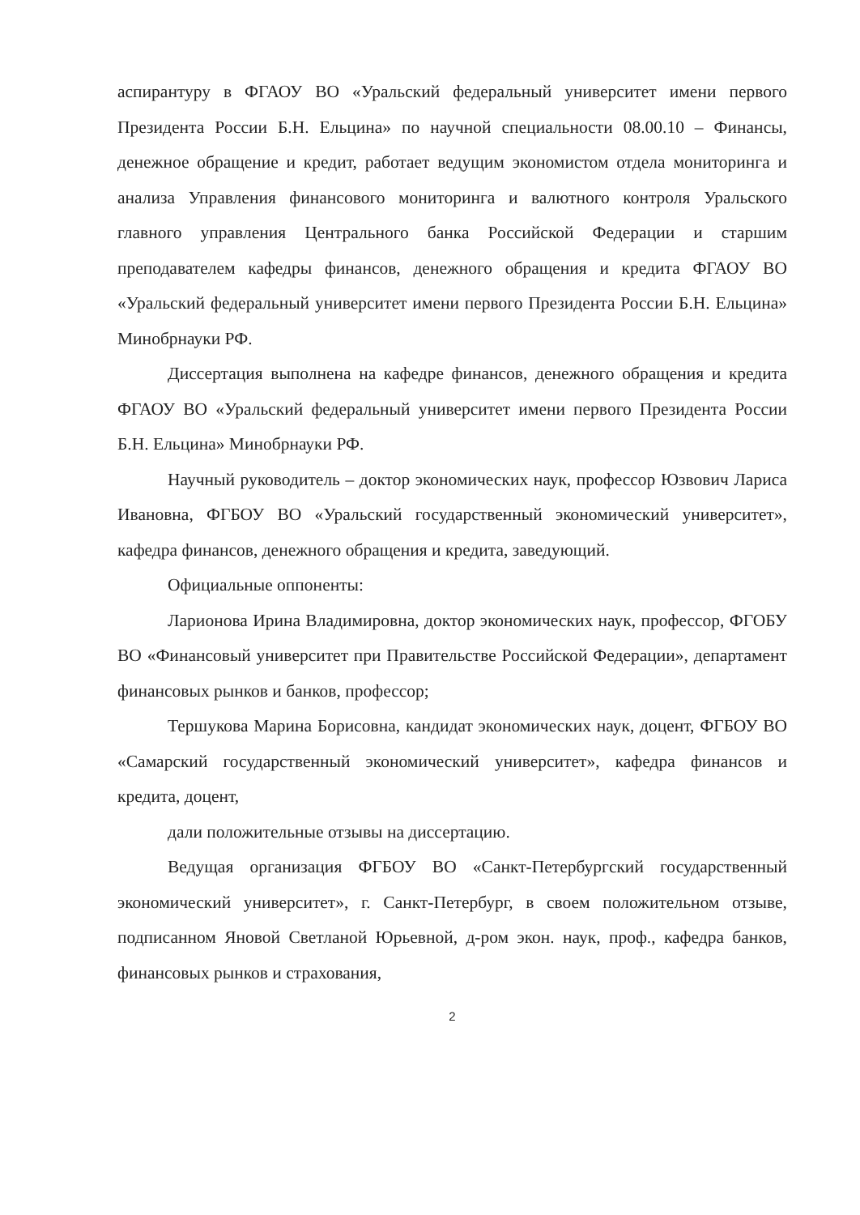аспирантуру в ФГАОУ ВО «Уральский федеральный университет имени первого Президента России Б.Н. Ельцина» по научной специальности 08.00.10 – Финансы, денежное обращение и кредит, работает ведущим экономистом отдела мониторинга и анализа Управления финансового мониторинга и валютного контроля Уральского главного управления Центрального банка Российской Федерации и старшим преподавателем кафедры финансов, денежного обращения и кредита ФГАОУ ВО «Уральский федеральный университет имени первого Президента России Б.Н. Ельцина» Минобрнауки РФ.
Диссертация выполнена на кафедре финансов, денежного обращения и кредита ФГАОУ ВО «Уральский федеральный университет имени первого Президента России Б.Н. Ельцина» Минобрнауки РФ.
Научный руководитель – доктор экономических наук, профессор Юзвович Лариса Ивановна, ФГБОУ ВО «Уральский государственный экономический университет», кафедра финансов, денежного обращения и кредита, заведующий.
Официальные оппоненты:
Ларионова Ирина Владимировна, доктор экономических наук, профессор, ФГОБУ ВО «Финансовый университет при Правительстве Российской Федерации», департамент финансовых рынков и банков, профессор;
Тершукова Марина Борисовна, кандидат экономических наук, доцент, ФГБОУ ВО «Самарский государственный экономический университет», кафедра финансов и кредита, доцент,
дали положительные отзывы на диссертацию.
Ведущая организация ФГБОУ ВО «Санкт-Петербургский государственный экономический университет», г. Санкт-Петербург, в своем положительном отзыве, подписанном Яновой Светланой Юрьевной, д-ром экон. наук, проф., кафедра банков, финансовых рынков и страхования,
2